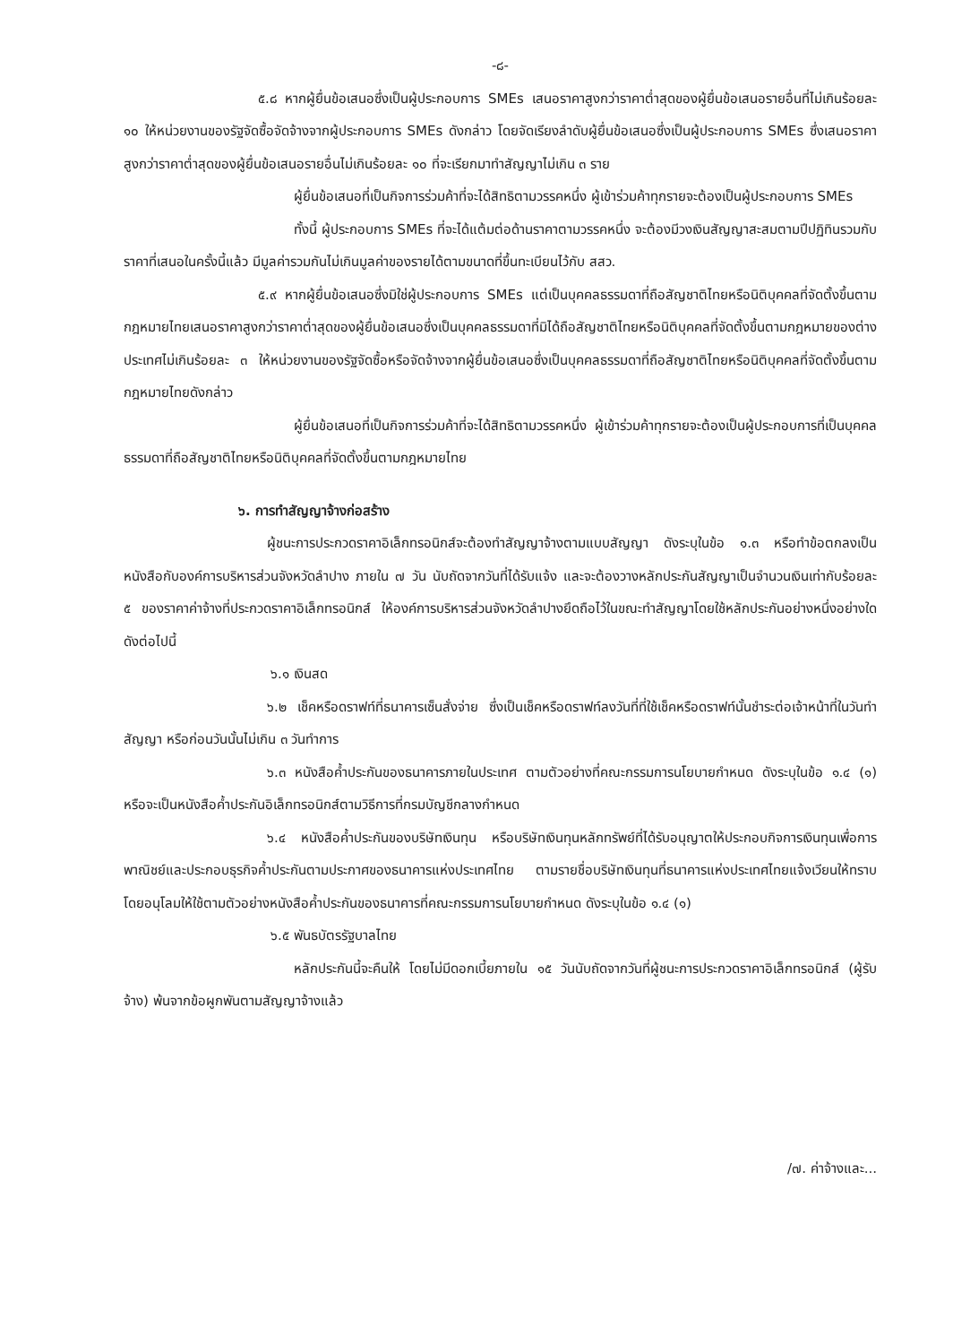-๘-
๕.๘ หากผู้ยื่นข้อเสนอซึ่งเป็นผู้ประกอบการ SMEs เสนอราคาสูงกว่าราคาต่ำสุดของผู้ยื่นข้อเสนอรายอื่นที่ไม่เกินร้อยละ ๑๐ ให้หน่วยงานของรัฐจัดซื้อจัดจ้างจากผู้ประกอบการ SMEs ดังกล่าว โดยจัดเรียงลำดับผู้ยื่นข้อเสนอซึ่งเป็นผู้ประกอบการ SMEs ซึ่งเสนอราคาสูงกว่าราคาต่ำสุดของผู้ยื่นข้อเสนอรายอื่นไม่เกินร้อยละ ๑๐ ที่จะเรียกมาทำสัญญาไม่เกิน ๓ ราย
ผู้ยื่นข้อเสนอที่เป็นกิจการร่วมค้าที่จะได้สิทธิตามวรรคหนึ่ง ผู้เข้าร่วมค้าทุกรายจะต้องเป็นผู้ประกอบการ SMEs
ทั้งนี้ ผู้ประกอบการ SMEs ที่จะได้แต้มต่อด้านราคาตามวรรคหนึ่ง จะต้องมีวงเงินสัญญาสะสมตามปีปฏิทินรวมกับราคาที่เสนอในครั้งนี้แล้ว มีมูลค่ารวมกันไม่เกินมูลค่าของรายได้ตามขนาดที่ขึ้นทะเบียนไว้กับ สสว.
๕.๙ หากผู้ยื่นข้อเสนอซึ่งมิใช่ผู้ประกอบการ SMEs แต่เป็นบุคคลธรรมดาที่ถือสัญชาติไทยหรือนิติบุคคลที่จัดตั้งขึ้นตามกฎหมายไทยเสนอราคาสูงกว่าราคาต่ำสุดของผู้ยื่นข้อเสนอซึ่งเป็นบุคคลธรรมดาที่มิได้ถือสัญชาติไทยหรือนิติบุคคลที่จัดตั้งขึ้นตามกฎหมายของต่างประเทศไม่เกินร้อยละ ๓ ให้หน่วยงานของรัฐจัดซื้อหรือจัดจ้างจากผู้ยื่นข้อเสนอซึ่งเป็นบุคคลธรรมดาที่ถือสัญชาติไทยหรือนิติบุคคลที่จัดตั้งขึ้นตามกฎหมายไทยดังกล่าว
ผู้ยื่นข้อเสนอที่เป็นกิจการร่วมค้าที่จะได้สิทธิตามวรรคหนึ่ง ผู้เข้าร่วมค้าทุกรายจะต้องเป็นผู้ประกอบการที่เป็นบุคคลธรรมดาที่ถือสัญชาติไทยหรือนิติบุคคลที่จัดตั้งขึ้นตามกฎหมายไทย
๖. การทำสัญญาจ้างก่อสร้าง
ผู้ชนะการประกวดราคาอิเล็กทรอนิกส์จะต้องทำสัญญาจ้างตามแบบสัญญา ดังระบุในข้อ ๑.๓ หรือทำข้อตกลงเป็นหนังสือกับองค์การบริหารส่วนจังหวัดลำปาง ภายใน ๗ วัน นับถัดจากวันที่ได้รับแจ้ง และจะต้องวางหลักประกันสัญญาเป็นจำนวนเงินเท่ากับร้อยละ ๕ ของราคาค่าจ้างที่ประกวดราคาอิเล็กทรอนิกส์ ให้องค์การบริหารส่วนจังหวัดลำปางยึดถือไว้ในขณะทำสัญญาโดยใช้หลักประกันอย่างหนึ่งอย่างใด ดังต่อไปนี้
๖.๑ เงินสด
๖.๒ เช็คหรือดราฟท์ที่ธนาคารเซ็นสั่งจ่าย ซึ่งเป็นเช็คหรือดราฟท์ลงวันที่ที่ใช้เช็คหรือดราฟท์นั้นชำระต่อเจ้าหน้าที่ในวันทำสัญญา หรือก่อนวันนั้นไม่เกิน ๓ วันทำการ
๖.๓ หนังสือค้ำประกันของธนาคารภายในประเทศ ตามตัวอย่างที่คณะกรรมการนโยบายกำหนด ดังระบุในข้อ ๑.๔ (๑) หรือจะเป็นหนังสือค้ำประกันอิเล็กทรอนิกส์ตามวิธีการที่กรมบัญชีกลางกำหนด
๖.๔ หนังสือค้ำประกันของบริษัทเงินทุน หรือบริษัทเงินทุนหลักทรัพย์ที่ได้รับอนุญาตให้ประกอบกิจการเงินทุนเพื่อการพาณิชย์และประกอบธุรกิจค้ำประกันตามประกาศของธนาคารแห่งประเทศไทย ตามรายชื่อบริษัทเงินทุนที่ธนาคารแห่งประเทศไทยแจ้งเวียนให้ทราบ โดยอนุโลมให้ใช้ตามตัวอย่างหนังสือค้ำประกันของธนาคารที่คณะกรรมการนโยบายกำหนด ดังระบุในข้อ ๑.๔ (๑)
๖.๕ พันธบัตรรัฐบาลไทย
หลักประกันนี้จะคืนให้ โดยไม่มีดอกเบี้ยภายใน ๑๕ วันนับถัดจากวันที่ผู้ชนะการประกวดราคาอิเล็กทรอนิกส์ (ผู้รับจ้าง) พ้นจากข้อผูกพันตามสัญญาจ้างแล้ว
/๗. ค่าจ้างและ...